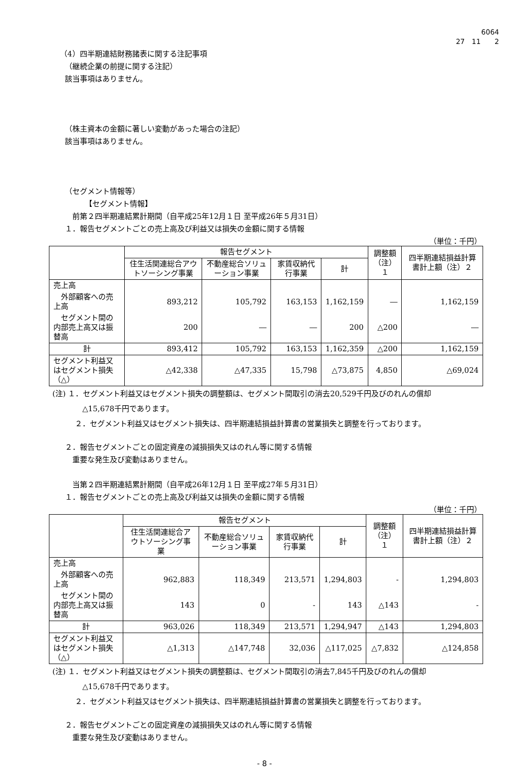6064
27　11　　2
（4）四半期連結財務諸表に関する注記事項
（継続企業の前提に関する注記）
該当事項はありません。
（株主資本の金額に著しい変動があった場合の注記）
該当事項はありません。
（セグメント情報等）
【セグメント情報】
前第２四半期連結累計期間（自平成25年12月１日 至平成26年５月31日）
１．報告セグメントごとの売上高及び利益又は損失の金額に関する情報
（単位：千円）
| | 報告セグメント | | | | 調整額 （注）１ | 四半期連結損益計算書計上額（注）２ |
| --- | --- | --- | --- | --- | --- | --- |
| | 住生活関連総合アウトソーシング事業 | 不動産総合ソリューション事業 | 家賃収納代行事業 | 計 | | |
| 売上高 | | | | | | |
| 外部顧客への売上高 | 893,212 | 105,792 | 163,153 | 1,162,159 | ― | 1,162,159 |
| セグメント間の内部売上高又は振替高 | 200 | ― | ― | 200 | △200 | ― |
| 計 | 893,412 | 105,792 | 163,153 | 1,162,359 | △200 | 1,162,159 |
| セグメント利益又はセグメント損失（△） | △42,338 | △47,335 | 15,798 | △73,875 | 4,850 | △69,024 |
(注) １．セグメント利益又はセグメント損失の調整額は、セグメント間取引の消去20,529千円及びのれんの償却
　　　　△15,678千円であります。
　　　２．セグメント利益又はセグメント損失は、四半期連結損益計算書の営業損失と調整を行っております。
２．報告セグメントごとの固定資産の減損損失又はのれん等に関する情報
重要な発生及び変動はありません。
当第２四半期連結累計期間（自平成26年12月１日 至平成27年５月31日）
１．報告セグメントごとの売上高及び利益又は損失の金額に関する情報
（単位：千円）
| | 報告セグメント | | | | 調整額 （注）１ | 四半期連結損益計算書計上額（注）２ |
| --- | --- | --- | --- | --- | --- | --- |
| | 住生活関連総合アウトソーシング事業 | 不動産総合ソリューション事業 | 家賃収納代行事業 | 計 | | |
| 売上高 | | | | | | |
| 外部顧客への売上高 | 962,883 | 118,349 | 213,571 | 1,294,803 | - | 1,294,803 |
| セグメント間の内部売上高又は振替高 | 143 | 0 | - | 143 | △143 | - |
| 計 | 963,026 | 118,349 | 213,571 | 1,294,947 | △143 | 1,294,803 |
| セグメント利益又はセグメント損失（△） | △1,313 | △147,748 | 32,036 | △117,025 | △7,832 | △124,858 |
(注) １．セグメント利益又はセグメント損失の調整額は、セグメント間取引の消去7,845千円及びのれんの償却
　　　　△15,678千円であります。
　　　２．セグメント利益又はセグメント損失は、四半期連結損益計算書の営業損失と調整を行っております。
２．報告セグメントごとの固定資産の減損損失又はのれん等に関する情報
重要な発生及び変動はありません。
- 8 -